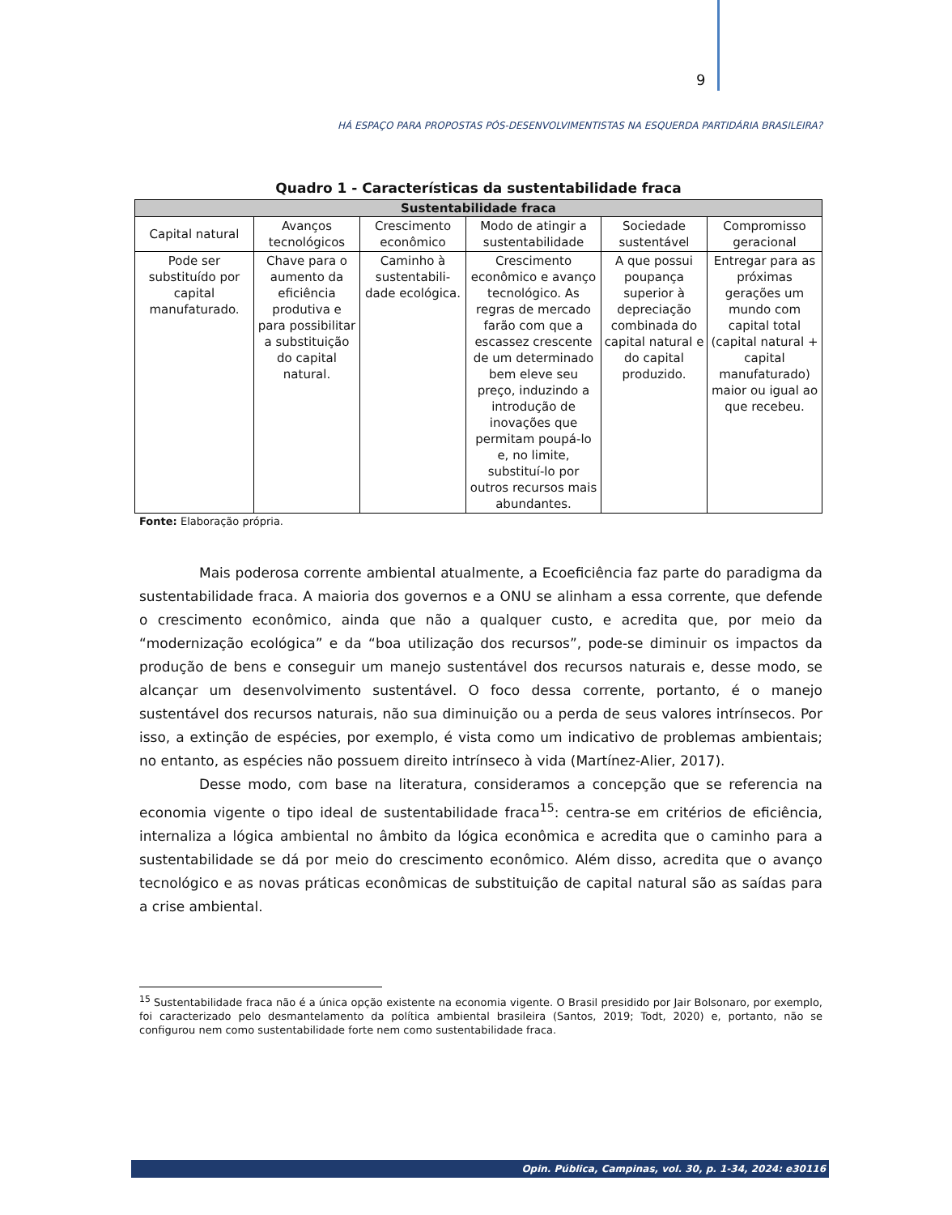9
HÁ ESPAÇO PARA PROPOSTAS PÓS-DESENVOLVIMENTISTAS NA ESQUERDA PARTIDÁRIA BRASILEIRA?
Quadro 1 - Características da sustentabilidade fraca
| Sustentabilidade fraca | | | | | |
| --- | --- | --- | --- | --- | --- |
| Capital natural | Avanços tecnológicos | Crescimento econômico | Modo de atingir a sustentabilidade | Sociedade sustentável | Compromisso geracional |
| Pode ser substituído por capital manufaturado. | Chave para o aumento da eficiência produtiva e para possibilitar a substituição do capital natural. | Caminho à sustentabili-dade ecológica. | Crescimento econômico e avanço tecnológico. As regras de mercado farão com que a escassez crescente de um determinado bem eleve seu preço, induzindo a introdução de inovações que permitam poupá-lo e, no limite, substituí-lo por outros recursos mais abundantes. | A que possui poupança superior à depreciação combinada do capital natural e do capital produzido. | Entregar para as próximas gerações um mundo com capital total (capital natural + capital manufaturado) maior ou igual ao que recebeu. |
Fonte: Elaboração própria.
Mais poderosa corrente ambiental atualmente, a Ecoeficiência faz parte do paradigma da sustentabilidade fraca. A maioria dos governos e a ONU se alinham a essa corrente, que defende o crescimento econômico, ainda que não a qualquer custo, e acredita que, por meio da “modernização ecológica” e da “boa utilização dos recursos”, pode-se diminuir os impactos da produção de bens e conseguir um manejo sustentável dos recursos naturais e, desse modo, se alcançar um desenvolvimento sustentável. O foco dessa corrente, portanto, é o manejo sustentável dos recursos naturais, não sua diminuição ou a perda de seus valores intrínsecos. Por isso, a extinção de espécies, por exemplo, é vista como um indicativo de problemas ambientais; no entanto, as espécies não possuem direito intrínseco à vida (Martínez-Alier, 2017).
Desse modo, com base na literatura, consideramos a concepção que se referencia na economia vigente o tipo ideal de sustentabilidade fraca<sup>15</sup>: centra-se em critérios de eficiência, internaliza a lógica ambiental no âmbito da lógica econômica e acredita que o caminho para a sustentabilidade se dá por meio do crescimento econômico. Além disso, acredita que o avanço tecnológico e as novas práticas econômicas de substituição de capital natural são as saídas para a crise ambiental.
<sup>15</sup> Sustentabilidade fraca não é a única opção existente na economia vigente. O Brasil presidido por Jair Bolsonaro, por exemplo, foi caracterizado pelo desmantelamento da política ambiental brasileira (Santos, 2019; Todt, 2020) e, portanto, não se configurou nem como sustentabilidade forte nem como sustentabilidade fraca.
Opin. Pública, Campinas, vol. 30, p. 1-34, 2024: e30116